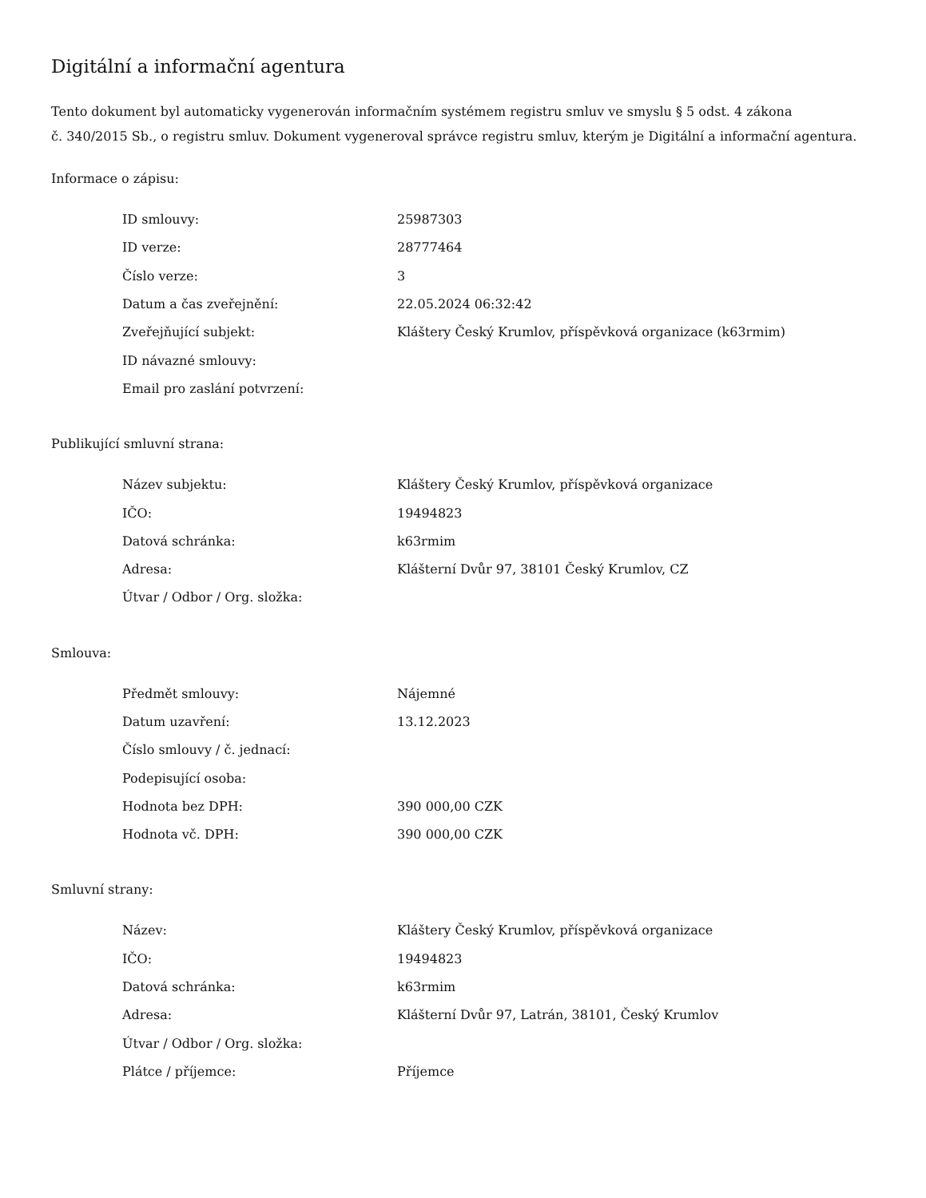Digitální a informační agentura
Tento dokument byl automaticky vygenerován informačním systémem registru smluv ve smyslu § 5 odst. 4 zákona
č. 340/2015 Sb., o registru smluv. Dokument vygeneroval správce registru smluv, kterým je Digitální a informační agentura.
Informace o zápisu:
| ID smlouvy: | 25987303 |
| ID verze: | 28777464 |
| Číslo verze: | 3 |
| Datum a čas zveřejnění: | 22.05.2024 06:32:42 |
| Zveřejňující subjekt: | Kláštery Český Krumlov, příspěvková organizace (k63rmim) |
| ID návazné smlouvy: | |
| Email pro zaslání potvrzení: | |
Publikující smluvní strana:
| Název subjektu: | Kláštery Český Krumlov, příspěvková organizace |
| IČO: | 19494823 |
| Datová schránka: | k63rmim |
| Adresa: | Klášterní Dvůr 97, 38101 Český Krumlov, CZ |
| Útvar / Odbor / Org. složka: | |
Smlouva:
| Předmět smlouvy: | Nájemné |
| Datum uzavření: | 13.12.2023 |
| Číslo smlouvy / č. jednací: | |
| Podepisující osoba: | |
| Hodnota bez DPH: | 390 000,00 CZK |
| Hodnota vč. DPH: | 390 000,00 CZK |
Smluvní strany:
| Název: | Kláštery Český Krumlov, příspěvková organizace |
| IČO: | 19494823 |
| Datová schránka: | k63rmim |
| Adresa: | Klášterní Dvůr 97, Latrán, 38101, Český Krumlov |
| Útvar / Odbor / Org. složka: | |
| Plátce / příjemce: | Příjemce |